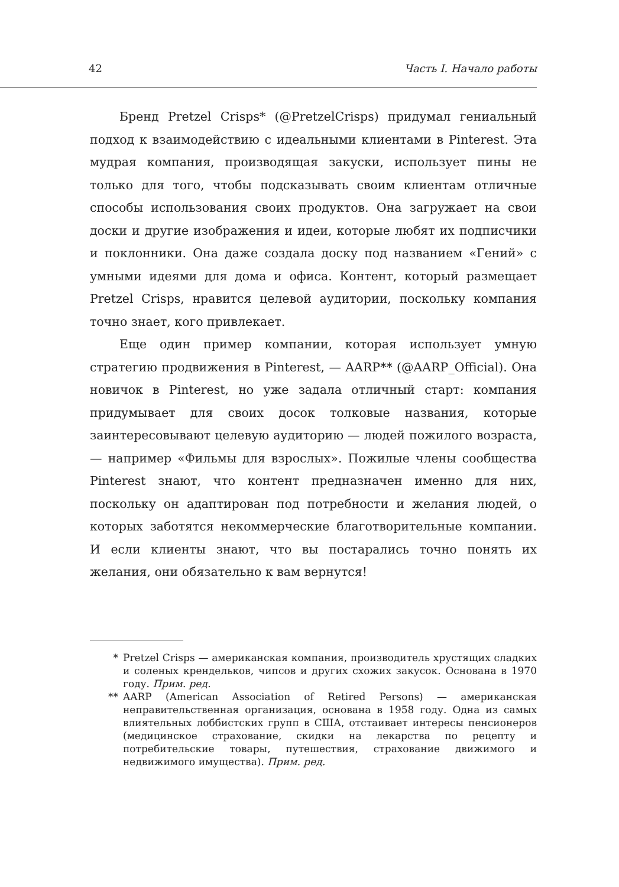42 Часть I. Начало работы
Бренд Pretzel Crisps* (@PretzelCrisps) придумал гениальный подход к взаимодействию с идеальными клиентами в Pinterest. Эта мудрая компания, производящая закуски, использует пины не только для того, чтобы подсказывать своим клиентам отличные способы использования своих продуктов. Она загружает на свои доски и другие изображения и идеи, которые любят их подписчики и поклонники. Она даже создала доску под названием «Гений» с умными идеями для дома и офиса. Контент, который размещает Pretzel Crisps, нравится целевой аудитории, поскольку компания точно знает, кого привлекает.
Еще один пример компании, которая использует умную стратегию продвижения в Pinterest, — AARP** (@AARP_Official). Она новичок в Pinterest, но уже задала отличный старт: компания придумывает для своих досок толковые названия, которые заинтересовывают целевую аудиторию — людей пожилого возраста, — например «Фильмы для взрослых». Пожилые члены сообщества Pinterest знают, что контент предназначен именно для них, поскольку он адаптирован под потребности и желания людей, о которых заботятся некоммерческие благотворительные компании. И если клиенты знают, что вы постарались точно понять их желания, они обязательно к вам вернутся!
* Pretzel Crisps — американская компания, производитель хрустящих сладких и соленых крендельков, чипсов и других схожих закусок. Основана в 1970 году. Прим. ред.
** AARP (American Association of Retired Persons) — американская неправительственная организация, основана в 1958 году. Одна из самых влиятельных лоббистских групп в США, отстаивает интересы пенсионеров (медицинское страхование, скидки на лекарства по рецепту и потребительские товары, путешествия, страхование движимого и недвижимого имущества). Прим. ред.